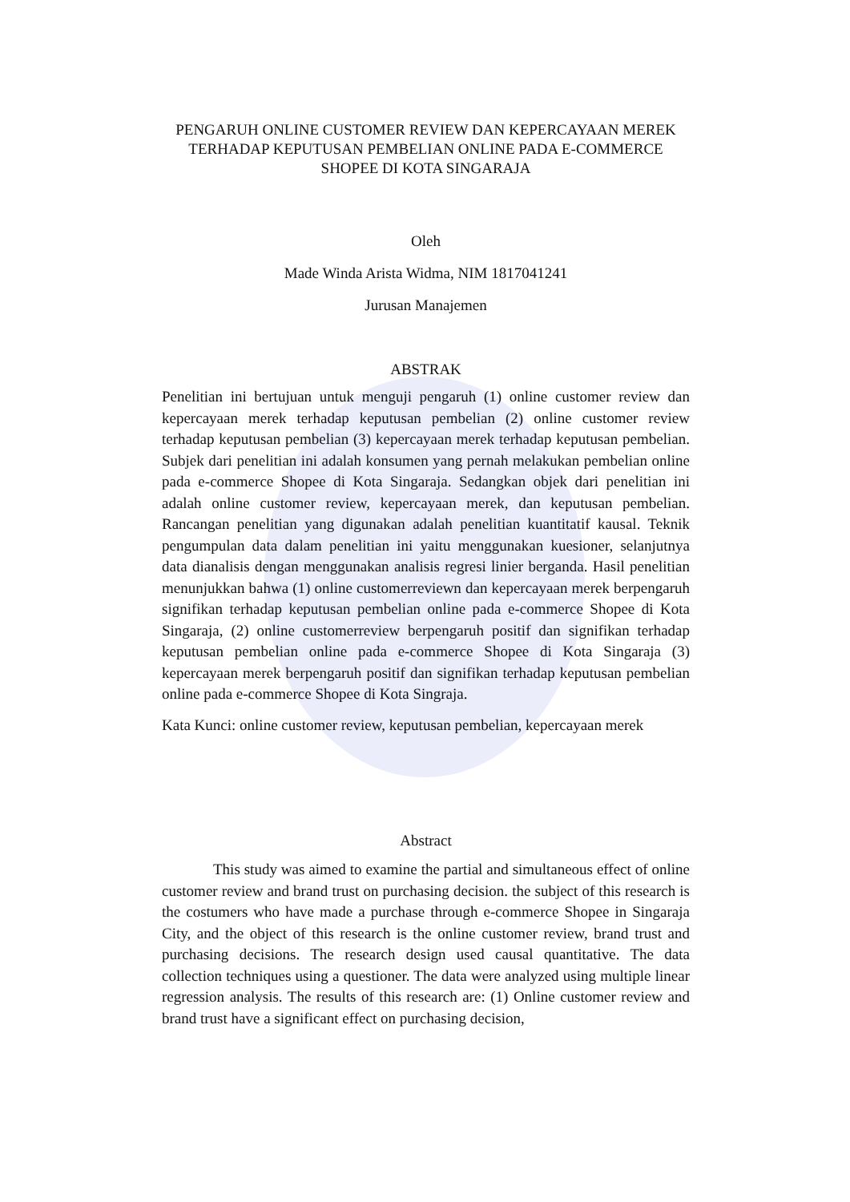PENGARUH ONLINE CUSTOMER REVIEW DAN KEPERCAYAAN MEREK TERHADAP KEPUTUSAN PEMBELIAN ONLINE PADA E-COMMERCE SHOPEE DI KOTA SINGARAJA
Oleh
Made Winda Arista Widma, NIM 1817041241
Jurusan Manajemen
ABSTRAK
Penelitian ini bertujuan untuk menguji pengaruh (1) online customer review dan kepercayaan merek terhadap keputusan pembelian (2) online customer review terhadap keputusan pembelian (3) kepercayaan merek terhadap keputusan pembelian. Subjek dari penelitian ini adalah konsumen yang pernah melakukan pembelian online pada e-commerce Shopee di Kota Singaraja. Sedangkan objek dari penelitian ini adalah online customer review, kepercayaan merek, dan keputusan pembelian. Rancangan penelitian yang digunakan adalah penelitian kuantitatif kausal. Teknik pengumpulan data dalam penelitian ini yaitu menggunakan kuesioner, selanjutnya data dianalisis dengan menggunakan analisis regresi linier berganda. Hasil penelitian menunjukkan bahwa (1) online customerreviewn dan kepercayaan merek berpengaruh signifikan terhadap keputusan pembelian online pada e-commerce Shopee di Kota Singaraja, (2) online customerreview berpengaruh positif dan signifikan terhadap keputusan pembelian online pada e-commerce Shopee di Kota Singaraja (3) kepercayaan merek berpengaruh positif dan signifikan terhadap keputusan pembelian online pada e-commerce Shopee di Kota Singraja.
Kata Kunci: online customer review, keputusan pembelian, kepercayaan merek
Abstract
This study was aimed to examine the partial and simultaneous effect of online customer review and brand trust on purchasing decision. the subject of this research is the costumers who have made a purchase through e-commerce Shopee in Singaraja City, and the object of this research is the online customer review, brand trust and purchasing decisions. The research design used causal quantitative. The data collection techniques using a questioner. The data were analyzed using multiple linear regression analysis. The results of this research are: (1) Online customer review and brand trust have a significant effect on purchasing decision,